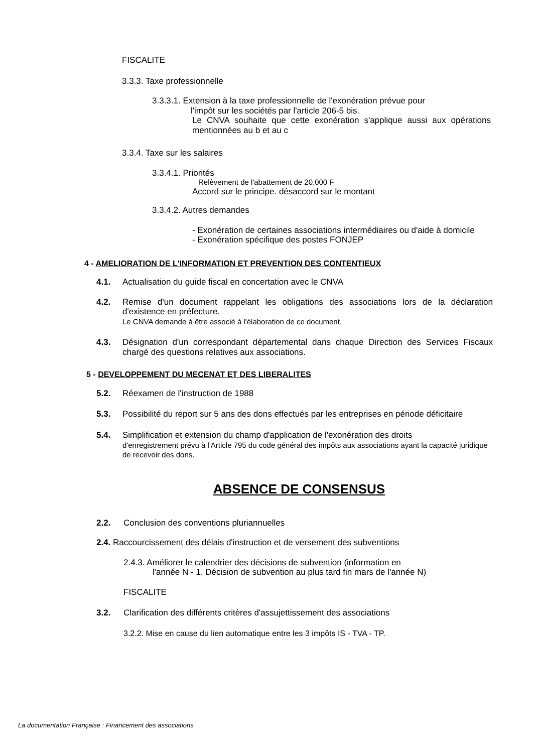FISCALITE
3.3.3. Taxe professionnelle
3.3.3.1. Extension à la taxe professionnelle de l'exonération prévue pour
l'impôt sur les sociétés par l'article 206-5 bis.
Le CNVA souhaite que cette exonération s'applique aussi aux opérations mentionnées au b et au c
3.3.4. Taxe sur les salaires
3.3.4.1. Priorités
Relèvement de l'abattement de 20.000 F
Accord sur le principe. désaccord sur le montant
3.3.4.2. Autres demandes
- Exonération de certaines associations intermédiaires ou d'aide à domicile
- Exonération spécifique des postes FONJEP
4 - AMELIORATION DE L'INFORMATION ET PREVENTION DES CONTENTIEUX
4.1. Actualisation du guide fiscal en concertation avec le CNVA
4.2. Remise d'un document rappelant les obligations des associations lors de la déclaration d'existence en préfecture.
Le CNVA demande à être associé à l'élaboration de ce document.
4.3. Désignation d'un correspondant départemental dans chaque Direction des Services Fiscaux chargé des questions relatives aux associations.
5 - DEVELOPPEMENT DU MECENAT ET DES LIBERALITES
5.2. Réexamen de l'instruction de 1988
5.3. Possibilité du report sur 5 ans des dons effectués par les entreprises en période déficitaire
5.4. Simplification et extension du champ d'application de l'exonération des droits
d'enregistrement prévu à l'Article 795 du code général des impôts aux associations ayant la capacité juridique de recevoir des dons.
ABSENCE DE CONSENSUS
2.2. Conclusion des conventions pluriannuelles
2.4. Raccourcissement des délais d'instruction et de versement des subventions
2.4.3. Améliorer le calendrier des décisions de subvention (information en
l'année N - 1. Décision de subvention au plus tard fin mars de l'année N)
FISCALITE
3.2. Clarification des différents critères d'assujettissement des associations
3.2.2. Mise en cause du lien automatique entre les 3 impôts IS - TVA - TP.
La documentation Française : Financement des associations